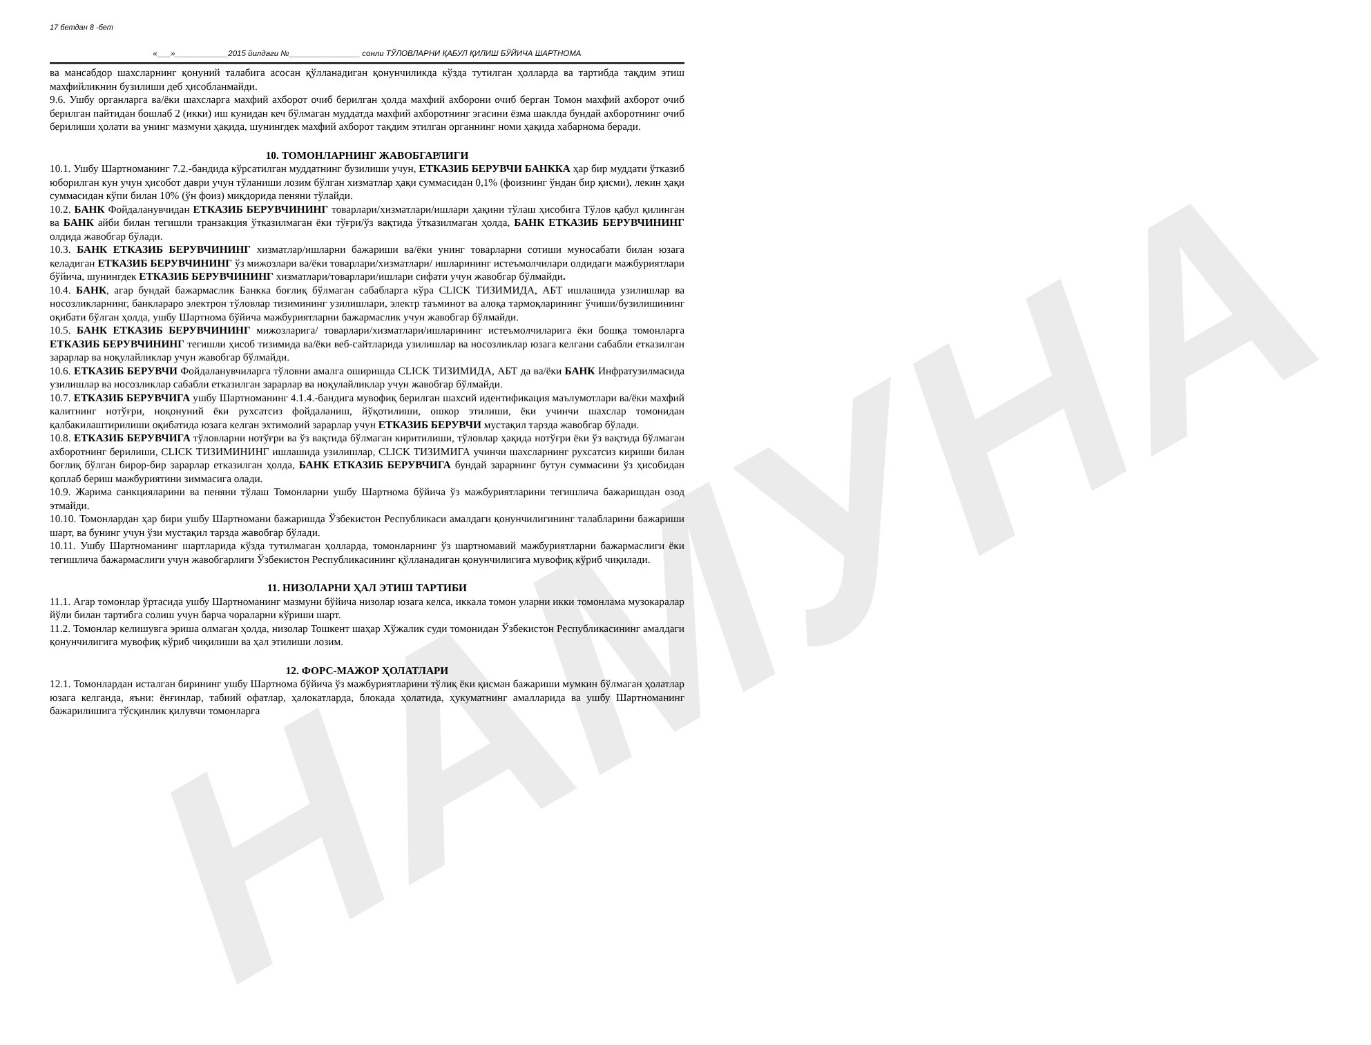НАМУНА
17 бетдан 8 -бет
«___»____________2015 йилдаги №________________ сонли ТЎЛОВЛАРНИ ҚАБУЛ ҚИЛИШ БЎЙИЧА ШАРТНОМА
ва мансабдор шахсларнинг қонуний талабига асосан қўлланадиган қонунчиликда кўзда тутилган ҳолларда ва тартибда тақдим этиш махфийликнин бузилиши деб ҳисобланмайди.
9.6. Ушбу органларга ва/ёки шахсларга махфий ахборот очиб берилган ҳолда махфий ахборони очиб берган Томон махфий ахборот очиб берилган пайтидан бошлаб 2 (икки) иш кунидан кеч бўлмаган муддатда махфий ахборотнинг эгасини ёзма шаклда бундай ахборотнинг очиб берилиши ҳолати ва унинг мазмуни ҳақида, шунингдек махфий ахборот тақдим этилган органнинг номи ҳақида хабарнома беради.
10. ТОМОНЛАРНИНГ ЖАВОБГАРЛИГИ
10.1. Ушбу Шартноманинг 7.2.-бандида кўрсатилган муддатнинг бузилиши учун, ЕТКАЗИБ БЕРУВЧИ БАНККА ҳар бир муддати ўтказиб юборилган кун учун ҳисобот даври учун тўланиши лозим бўлган хизматлар ҳақи суммасидан 0,1% (фоизнинг ўндан бир қисми), лекин ҳақи суммасидан кўпи билан 10% (ўн фоиз) миқдорида пеняни тўлайди.
10.2. БАНК Фойдаланувчидан ЕТКАЗИБ БЕРУВЧИНИНГ товарлари/хизматлари/ишлари ҳақини тўлаш ҳисобига Тўлов қабул қилинган ва БАНК айби билан тегишли транзакция ўтказилмаган ёки тўғри/ўз вақтида ўтказилмаган ҳолда, БАНК ЕТКАЗИБ БЕРУВЧИНИНГ олдида жавобгар бўлади.
10.3. БАНК ЕТКАЗИБ БЕРУВЧИНИНГ хизматлар/ишларни бажариши ва/ёки унинг товарларни сотиши муносабати билан юзага келадиган ЕТКАЗИБ БЕРУВЧИНИНГ ўз мижозлари ва/ёки товарлари/хизматлари/ ишларининг истеъмолчилари олдидаги мажбуриятлари бўйича, шунингдек ЕТКАЗИБ БЕРУВЧИНИНГ хизматлари/товарлари/ишлари сифати учун жавобгар бўлмайди.
10.4. БАНК, агар бундай бажармаслик Банкка боғлиқ бўлмаган сабабларга кўра CLICK ТИЗИМИДА, АБТ ишлашида узилишлар ва носозликларнинг, банклараро электрон тўловлар тизимининг узилишлари, электр таъминот ва алоқа тармоқларининг ўчиши/бузилишининг оқибати бўлган ҳолда, ушбу Шартнома бўйича мажбуриятларни бажармаслик учун жавобгар бўлмайди.
10.5. БАНК ЕТКАЗИБ БЕРУВЧИНИНГ мижозларига/ товарлари/хизматлари/ишларининг истеъмолчиларига ёки бошқа томонларга ЕТКАЗИБ БЕРУВЧИНИНГ тегишли ҳисоб тизимида ва/ёки веб-сайтларида узилишлар ва носозликлар юзага келгани сабабли етказилган зарарлар ва ноқулайликлар учун жавобгар бўлмайди.
10.6. ЕТКАЗИБ БЕРУВЧИ Фойдаланувчиларга тўловни амалга оширишда CLICK ТИЗИМИДА, АБТ да ва/ёки БАНК Инфратузилмасида узилишлар ва носозликлар сабабли етказилган зарарлар ва ноқулайликлар учун жавобгар бўлмайди.
10.7. ЕТКАЗИБ БЕРУВЧИГА ушбу Шартноманинг 4.1.4.-бандига мувофиқ берилган шахсий идентификация маълумотлари ва/ёки махфий калитнинг нотўғри, ноқонуний ёки рухсатсиз фойдаланиш, йўқотилиши, ошкор этилиши, ёки учинчи шахслар томонидан қалбакилаштирилиши оқибатида юзага келган эхтимолий зарарлар учун ЕТКАЗИБ БЕРУВЧИ мустақил тарзда жавобгар бўлади.
10.8. ЕТКАЗИБ БЕРУВЧИГА тўловларни нотўғри ва ўз вақтида бўлмаган киритилиши, тўловлар ҳақида нотўғри ёки ўз вақтида бўлмаган ахборотнинг берилиши, CLICK ТИЗИМИНИНГ ишлашида узилишлар, CLICK ТИЗИМИГА учинчи шахсларнинг рухсатсиз кириши билан боғлиқ бўлган бирор-бир зарарлар етказилган ҳолда, БАНК ЕТКАЗИБ БЕРУВЧИГА бундай зарарнинг бутун суммасини ўз ҳисобидан қоплаб бериш мажбуриятини зиммасига олади.
10.9. Жарима санкцияларини ва пеняни тўлаш Томонларни ушбу Шартнома бўйича ўз мажбуриятларини тегишлича бажаришдан озод этмайди.
10.10. Томонлардан ҳар бири ушбу Шартномани бажаришда Ўзбекистон Республикаси амалдаги қонунчилигининг талабларини бажариши шарт, ва бунинг учун ўзи мустақил тарзда жавобгар бўлади.
10.11. Ушбу Шартноманинг шартларида кўзда тутилмаган ҳолларда, томонларнинг ўз шартномавий мажбуриятларни бажармаслиги ёки тегишлича бажармаслиги учун жавобгарлиги Ўзбекистон Республикасининг қўлланадиган қонунчилигига мувофиқ кўриб чиқилади.
11. НИЗОЛАРНИ ҲАЛ ЭТИШ ТАРТИБИ
11.1. Агар томонлар ўртасида ушбу Шартноманинг мазмуни бўйича низолар юзага келса, иккала томон уларни икки томонлама музокаралар йўли билан тартибга солиш учун барча чораларни кўриши шарт.
11.2. Томонлар келишувга эриша олмаган ҳолда, низолар Тошкент шаҳар Хўжалик суди томонидан Ўзбекистон Республикасининг амалдаги қонунчилигига мувофиқ кўриб чиқилиши ва ҳал этилиши лозим.
12. ФОРС-МАЖОР ҲОЛАТЛАРИ
12.1. Томонлардан исталган бирининг ушбу Шартнома бўйича ўз мажбуриятларини тўлиқ ёки қисман бажариши мумкин бўлмаган ҳолатлар юзага келганда, яъни: ёнғинлар, табиий офатлар, ҳалокатларда, блокада ҳолатида, ҳукуматнинг амалларида ва ушбу Шартноманинг бажарилишига тўсқинлик қилувчи томонларга